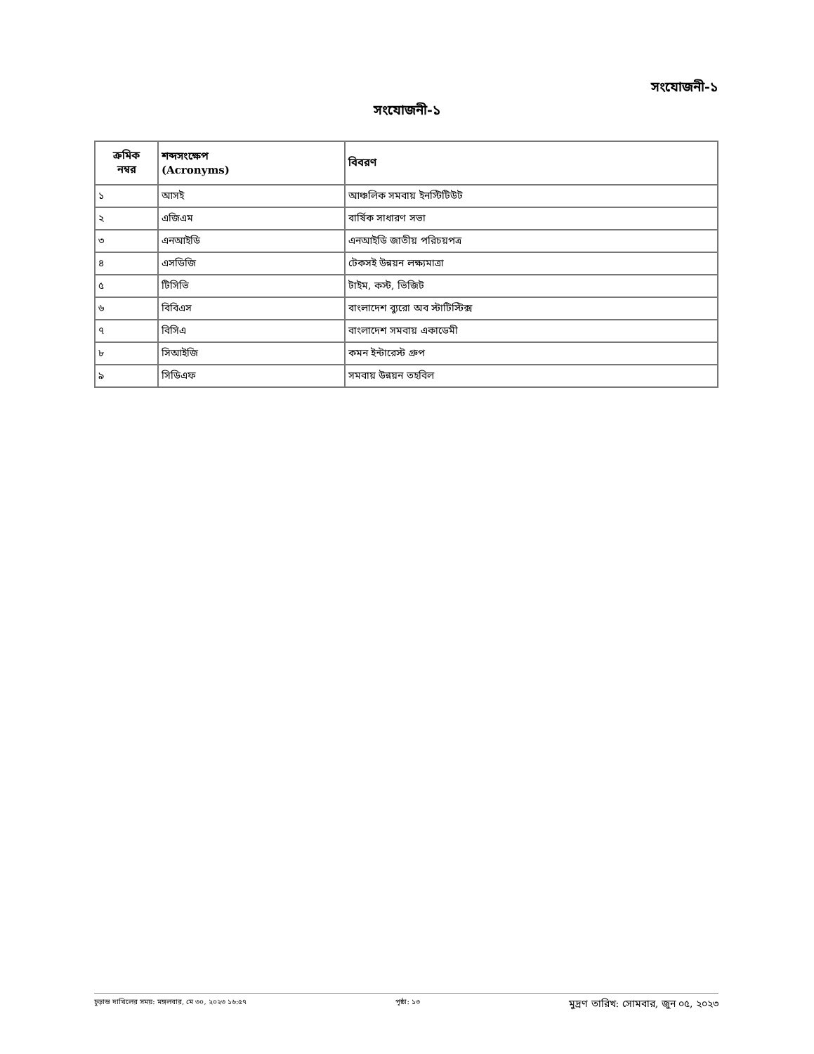সংযোজনী-১
সংযোজনী-১
| ক্রমিক নম্বর | শব্দসংক্ষেপ (Acronyms) | বিবরণ |
| --- | --- | --- |
| ১ | আসই | আঞ্চলিক সমবায় ইনস্টিটিউট |
| ২ | এজিএম | বার্ষিক সাধারণ সভা |
| ৩ | এনআইডি | এনআইডি জাতীয় পরিচয়পত্র |
| ৪ | এসডিজি | টেকসই উন্নয়ন লক্ষ্যমাত্রা |
| ৫ | টিসিভি | টাইম, কস্ট, ভিজিট |
| ৬ | বিবিএস | বাংলাদেশ ব্যুরো অব স্টাটিস্টিক্স |
| ৭ | বিসিএ | বাংলাদেশ সমবায় একাডেমী |
| ৮ | সিআইজি | কমন ইন্টারেস্ট গ্রুপ |
| ৯ | সিডিএফ | সমবায় উন্নয়ন তহবিল |
চূড়ান্ত দাখিলের সময়: মঙ্গলবার, মে ৩০, ২০২৩ ১৬:৫৭ পৃষ্ঠা: ১৩ মুদ্রণ তারিখ: সোমবার, জুন ০৫, ২০২৩